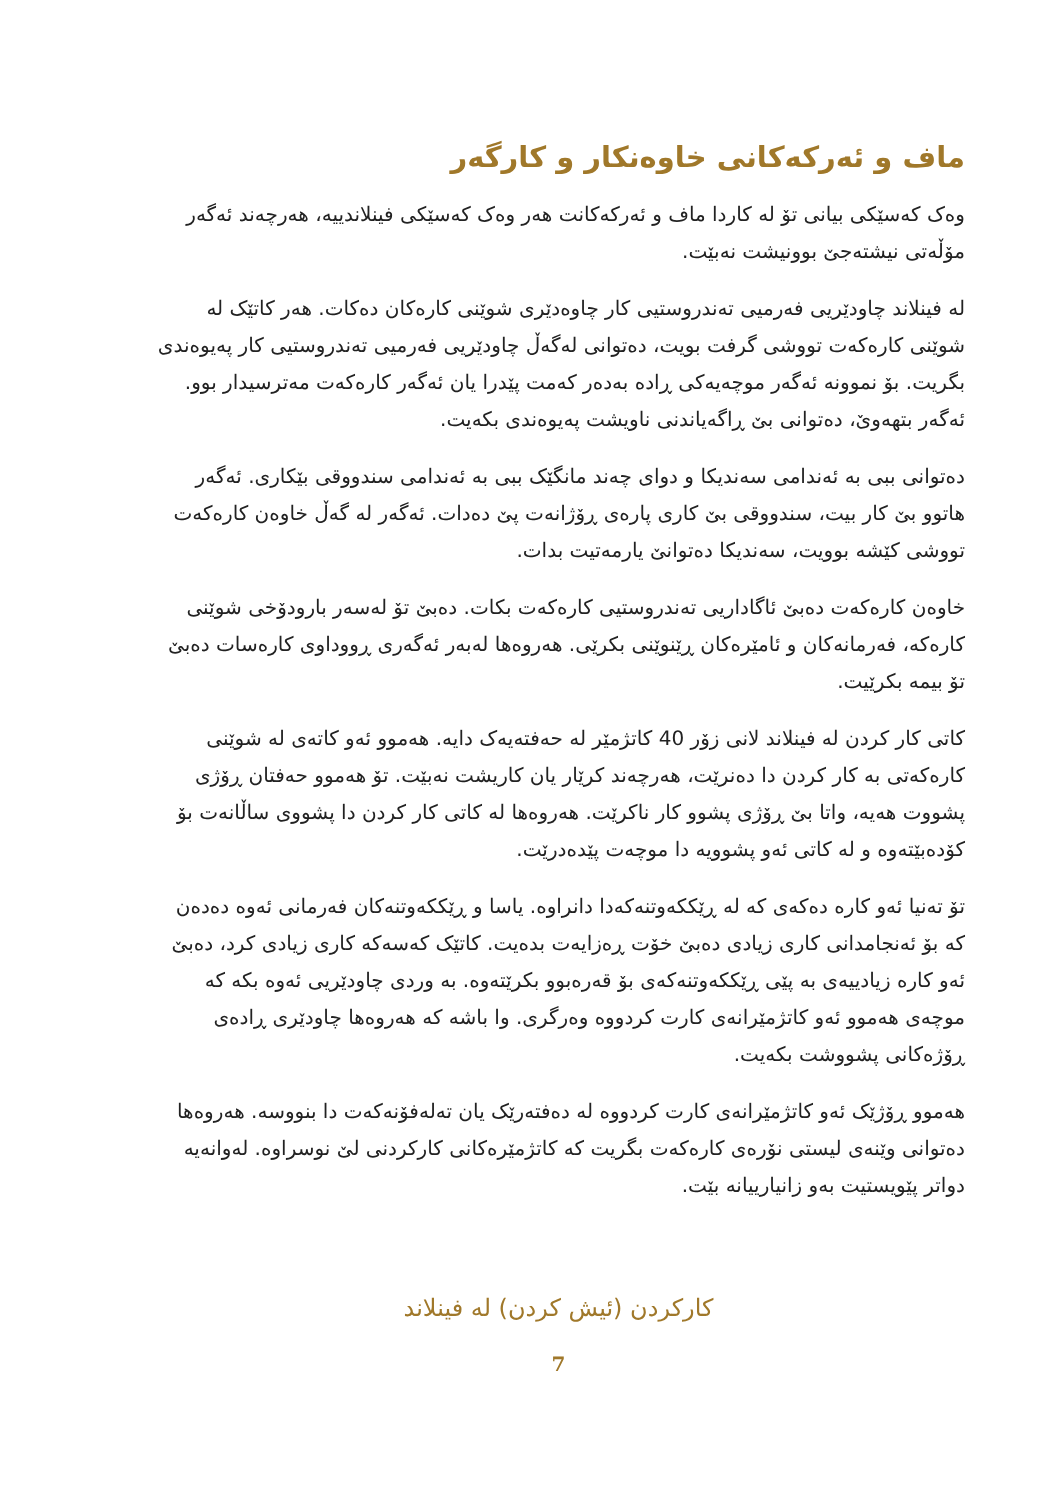ماف و ئەرکەکانی خاوەنکار و کارگەر
وەک کەسێکی بیانی تۆ لە کاردا ماف و ئەرکەکانت هەر وەک کەسێکی فینلاندییە، هەرچەند ئەگەر مۆڵەتی نیشتەجێ بوونیشت نەبێت.
لە فینلاند چاودێریی فەرمیی تەندروستیی کار چاوەدێری شوێنی کارەکان دەکات. هەر کاتێک لە شوێنی کارەکەت تووشی گرفت بویت، دەتوانی لەگەڵ چاودێریی فەرمیی تەندروستیی کار پەیوەندی بگریت. بۆ نموونە ئەگەر موچەیەکی ڕادە بەدەر کەمت پێدرا یان ئەگەر کارەکەت مەترسیدار بوو. ئەگەر بتهەوێ، دەتوانی بێ ڕاگەیاندنی ناویشت پەیوەندی بکەیت.
دەتوانی ببی بە ئەندامی سەندیکا و دوای چەند مانگێک ببی بە ئەندامی سندووقی بێکاری. ئەگەر هاتوو بێ کار بیت، سندووقی بێ کاری پارەی ڕۆژانەت پێ دەدات. ئەگەر لە گەڵ خاوەن کارەکەت تووشی کێشە بوویت، سەندیکا دەتوانێ یارمەتیت بدات.
خاوەن کارەکەت دەبێ ئاگاداریی تەندروستیی کارەکەت بکات. دەبێ تۆ لەسەر بارودۆخی شوێنی کارەکە، فەرمانەکان و ئامێرەکان ڕێنوێنی بکرێی. هەروەها لەبەر ئەگەری ڕووداوی کارەسات دەبێ تۆ بیمە بکرێیت.
کاتی کار کردن لە فینلاند لانی زۆر 40 کاتژمێر لە حەفتەیەک دایە. هەموو ئەو کاتەی لە شوێنی کارەکەتی بە کار کردن دا دەنرێت، هەرچەند کرێار یان کاریشت نەبێت. تۆ هەموو حەفتان ڕۆژی پشووت هەیە، واتا بێ ڕۆژی پشوو کار ناکرێت. هەروەها لە کاتی کار کردن دا پشووی ساڵانەت بۆ کۆدەبێتەوە و لە کاتی ئەو پشوویە دا موچەت پێدەدرێت.
تۆ تەنیا ئەو کارە دەکەی کە لە ڕێککەوتنەکەدا دانراوە. یاسا و ڕێککەوتنەکان فەرمانی ئەوە دەدەن کە بۆ ئەنجامدانی کاری زیادی دەبێ خۆت ڕەزایەت بدەیت. کاتێک کەسەکە کاری زیادی کرد، دەبێ ئەو کارە زیادییەی بە پێی ڕێککەوتنەکەی بۆ قەرەبوو بکرێتەوە. بە وردی چاودێریی ئەوە بکە کە موچەی هەموو ئەو کاتژمێرانەی کارت کردووە وەرگری. وا باشە کە هەروەها چاودێری ڕادەی ڕۆژەکانی پشووشت بکەیت.
هەموو ڕۆژێک ئەو کاتژمێرانەی کارت کردووە لە دەفتەرێک یان تەلەفۆنەکەت دا بنووسە. هەروەها دەتوانی وێنەی لیستی نۆرەی کارەکەت بگریت کە کاتژمێرەکانی کارکردنی لێ نوسراوە. لەوانەیە دواتر پێویستیت بەو زانیارییانە بێت.
کارکردن (ئیش کردن) لە فینلاند
7